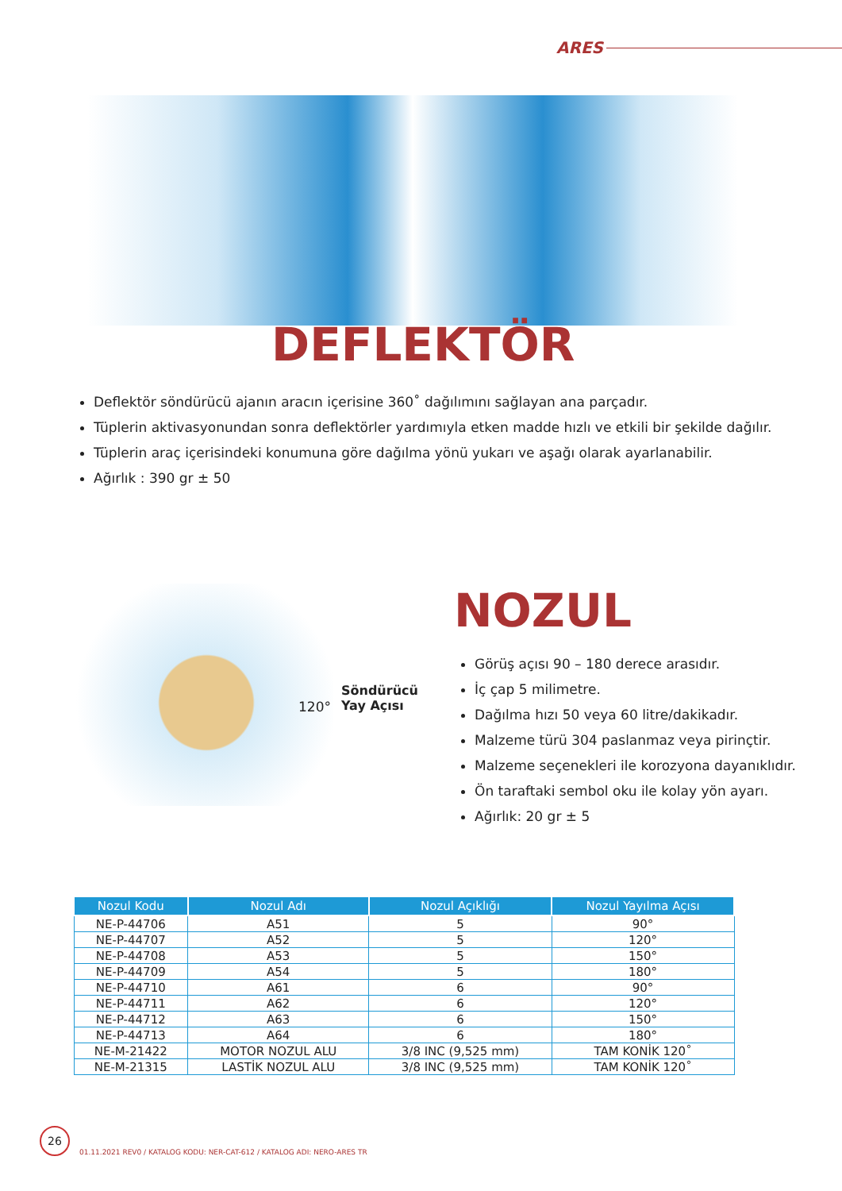ARES
DEFLEKTÖR
Deflektör söndürücü ajanın aracın içerisine 360˚ dağılımını sağlayan ana parçadır.
Tüplerin aktivasyonundan sonra deflektörler yardımıyla etken madde hızlı ve etkili bir şekilde dağılır.
Tüplerin araç içerisindeki konumuna göre dağılma yönü yukarı ve aşağı olarak ayarlanabilir.
Ağırlık : 390 gr ± 50
120°
Söndürücü
Yay Açısı
NOZUL
Görüş açısı 90 – 180 derece arasıdır.
İç çap 5 milimetre.
Dağılma hızı 50 veya 60 litre/dakikadır.
Malzeme türü 304 paslanmaz veya pirinçtir.
Malzeme seçenekleri ile korozyona dayanıklıdır.
Ön taraftaki sembol oku ile kolay yön ayarı.
Ağırlık: 20 gr ± 5
| Nozul Kodu | Nozul Adı | Nozul Açıklığı | Nozul Yayılma Açısı |
| --- | --- | --- | --- |
| NE-P-44706 | A51 | 5 | 90° |
| NE-P-44707 | A52 | 5 | 120° |
| NE-P-44708 | A53 | 5 | 150° |
| NE-P-44709 | A54 | 5 | 180° |
| NE-P-44710 | A61 | 6 | 90° |
| NE-P-44711 | A62 | 6 | 120° |
| NE-P-44712 | A63 | 6 | 150° |
| NE-P-44713 | A64 | 6 | 180° |
| NE-M-21422 | MOTOR NOZUL ALU | 3/8 INC (9,525 mm) | TAM KONİK 120˚ |
| NE-M-21315 | LASTİK NOZUL ALU | 3/8 INC (9,525 mm) | TAM KONİK 120˚ |
26
01.11.2021 REV0 / KATALOG KODU: NER-CAT-612 / KATALOG ADI: NERO-ARES TR